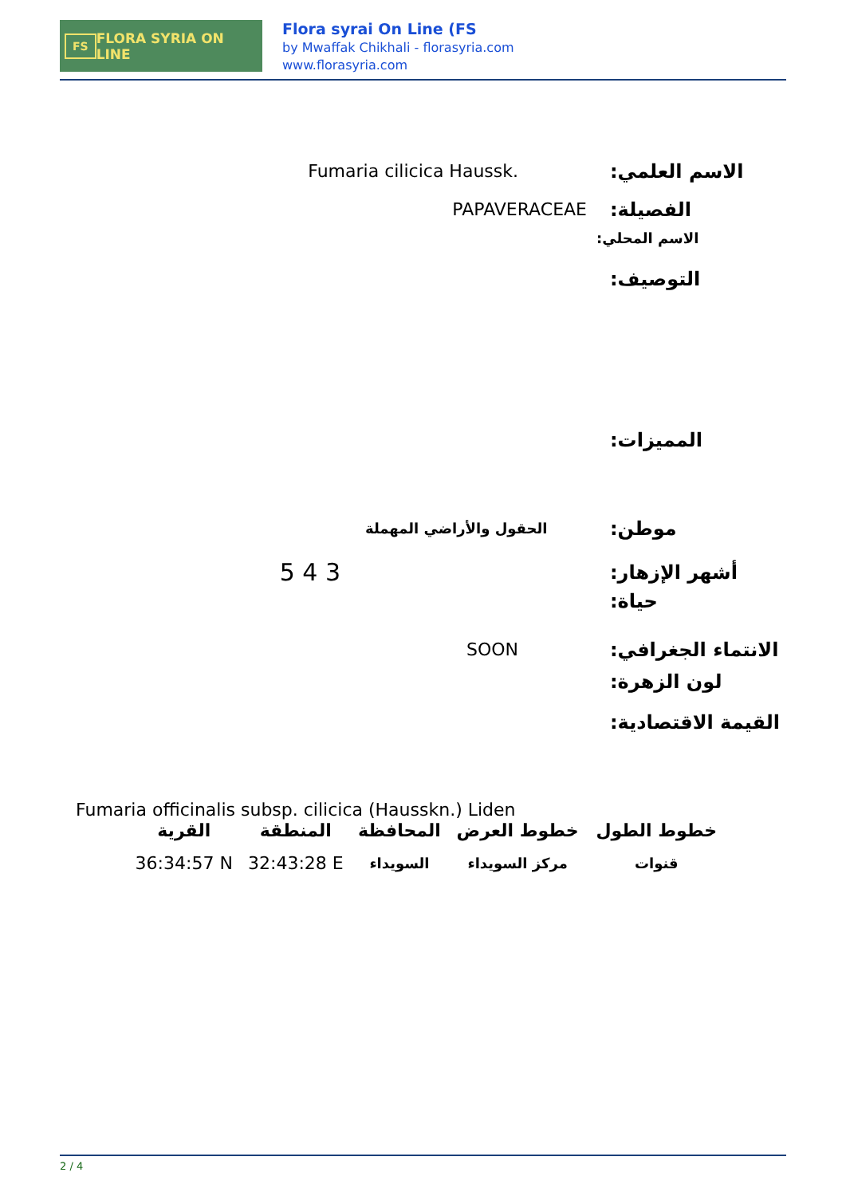FS FLORA SYRIA ON LINE
Flora syrai On Line (FS
by Mwaffak Chikhali - florasyria.com
www.florasyria.com
Fumaria cilicica Haussk.
الاسم العلمي:
PAPAVERACEAE
الفصيلة:
الاسم المحلي:
التوصيف:
المميزات:
الحقول والأراضي المهملة
موطن:
5 4 3
أشهر الإزهار:
حياة:
SOON
الانتماء الجغرافي:
لون الزهرة:
القيمة الاقتصادية:
Fumaria officinalis subsp. cilicica (Hausskn.) Liden
| خطوط الطول | خطوط العرض | المحافظة | المنطقة | القرية |
| --- | --- | --- | --- | --- |
| قنوات | مركز السويداء | السويداء | 32:43:28 E | 36:34:57 N |
2 / 4